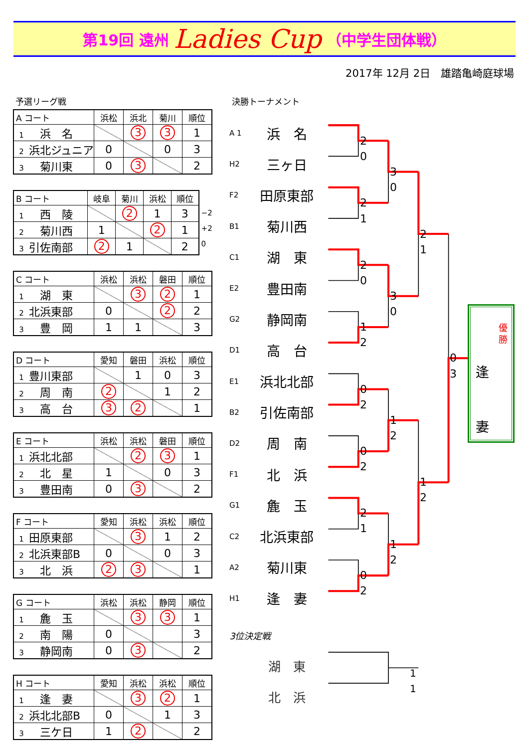第19回 遠州 Ladies Cup （中学生団体戦）
2017年 12月 2日　雄踏亀崎庭球場
予選リーグ戦
| A コート | 浜松 | 浜北 | 菊川 | 順位 |
| --- | --- | --- | --- | --- |
| 1 浜 名 | | 3 | 3 | 1 |
| 2 浜北ジュニア | 0 | | 0 | 3 |
| 3 菊川東 | 0 | 3 | | 2 |
| B コート | 岐阜 | 菊川 | 浜松 | 順位 |
| --- | --- | --- | --- | --- |
| 1 西 陵 | | 2 | 1 | 3 |
| 2 菊川西 | 1 | | 2 | 1 |
| 3 引佐南部 | 2 | 1 | | 2 |
−2
+2
0
| C コート | 浜松 | 浜松 | 磐田 | 順位 |
| --- | --- | --- | --- | --- |
| 1 湖 東 | | 3 | 2 | 1 |
| 2 北浜東部 | 0 | | 2 | 2 |
| 3 豊 岡 | 1 | 1 | | 3 |
| D コート | 愛知 | 磐田 | 浜松 | 順位 |
| --- | --- | --- | --- | --- |
| 1 豊川東部 | | 1 | 0 | 3 |
| 2 周 南 | 2 | | 1 | 2 |
| 3 高 台 | 3 | 2 | | 1 |
| E コート | 浜松 | 浜松 | 磐田 | 順位 |
| --- | --- | --- | --- | --- |
| 1 浜北北部 | | 2 | 3 | 1 |
| 2 北 星 | 1 | | 0 | 3 |
| 3 豊田南 | 0 | 3 | | 2 |
| F コート | 愛知 | 浜松 | 浜松 | 順位 |
| --- | --- | --- | --- | --- |
| 1 田原東部 | | 3 | 1 | 2 |
| 2 北浜東部B | 0 | | 0 | 3 |
| 3 北 浜 | 2 | 3 | | 1 |
| G コート | 浜松 | 浜松 | 静岡 | 順位 |
| --- | --- | --- | --- | --- |
| 1 麁 玉 | | 3 | 3 | 1 |
| 2 南 陽 | 0 | | | 3 |
| 3 静岡南 | 0 | 3 | | 2 |
| H コート | 愛知 | 浜松 | 浜松 | 順位 |
| --- | --- | --- | --- | --- |
| 1 逢 妻 | | 3 | 2 | 1 |
| 2 浜北北部B | 0 | | 1 | 3 |
| 3 三ケ日 | 1 | 2 | | 2 |
決勝トーナメント
A 1
浜　名
2
0
H2
三ヶ日
3
0
F2
田原東部
2
1
B1
菊川西
2
1
C1
湖　東
2
0
E2
豊田南
3
0
G2
静岡南
1
2
優勝
逢
妻
D1
高　台
0
3
E1
浜北北部
0
2
B2
引佐南部
1
2
D2
周　南
0
2
F1
北　浜
1
2
G1
麁　玉
2
1
C2
北浜東部
1
2
A2
菊川東
0
2
H1
逢　妻
3位決定戦
湖　東
1
1
北　浜